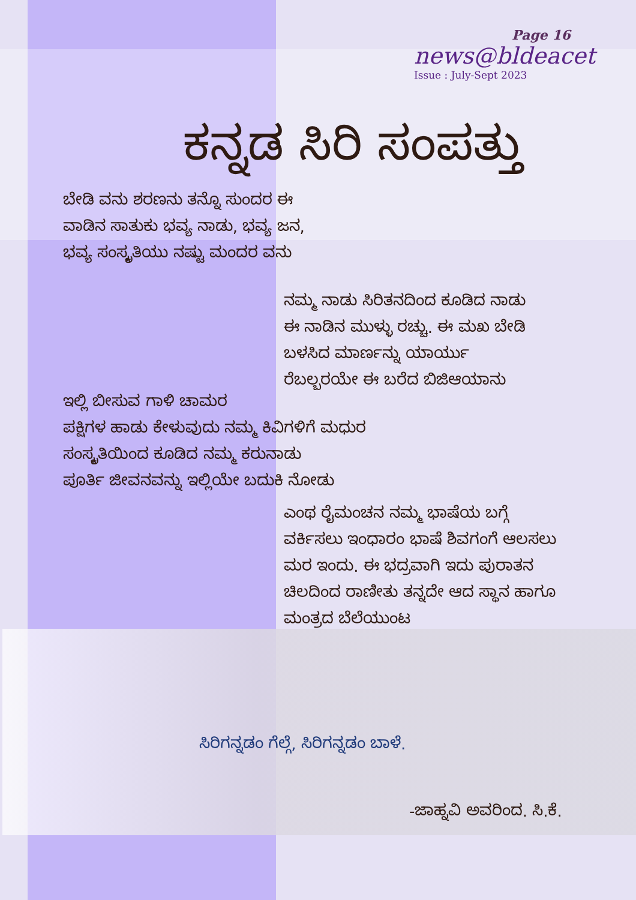Page 16
news@bldeacet
Issue : July-Sept 2023
ಕನ್ನಡ ಸಿರಿ ಸಂಪತ್ತು
ಬೇಡಿ ವನು ಶರಣನು ತನ್ನೊ ಸುಂದರ ಈ
ವಾಡಿನ ಸಾತುಕು ಭವ್ಯ ನಾಡು, ಭವ್ಯ ಜನ,
ಭವ್ಯ ಸಂಸ್ಕೃತಿಯು ನಷ್ಟು ಮಂದರ ವನು
ನಮ್ಮ ನಾಡು ಸಿರಿತನದಿಂದ ಕೂಡಿದ ನಾಡು
ಈ ನಾಡಿನ ಮುಳ್ಳು ರಚ್ಚು. ಈ ಮಖ ಬೇಡಿ
ಬಳಸಿದ ಮಾರ್ಣನ್ನು ಯಾರ್ಯು
ರೆಬಲ್ಬರಯೇ ಈ ಬರೆದ ಬಿಜಿಆಯಾನು
ಇಲ್ಲಿ ಬೀಸುವ ಗಾಳಿ ಚಾಮರ
ಪಕ್ಷಿಗಳ ಹಾಡು ಕೇಳುವುದು ನಮ್ಮ ಕಿವಿಗಳಿಗೆ ಮಧುರ
ಸಂಸ್ಕೃತಿಯಿಂದ ಕೂಡಿದ ನಮ್ಮ ಕರುನಾಡು
ಪೂರ್ತಿ ಜೀವನವನ್ನು ಇಲ್ಲಿಯೇ ಬದುಕಿ ನೋಡು
ಎಂಥ ರೈಮಂಚನ ನಮ್ಮ ಭಾಷೆಯ ಬಗ್ಗೆ
ವರ್ಕಿಸಲು ಇಂಧಾರಂ ಭಾಷೆ ಶಿವಗಂಗೆ ಆಲಸಲು
ಮರ ಇಂದು. ಈ ಭದ್ರವಾಗಿ ಇದು ಪುರಾತನ
ಚಿಲದಿಂದ ರಾಣೀತು ತನ್ನದೇ ಆದ ಸ್ಥಾನ ಹಾಗೂ
ಮಂತ್ರದ ಬೆಲೆಯುಂಟ
ಸಿರಿಗನ್ನಡಂ ಗೆಲ್ಗೆ, ಸಿರಿಗನ್ನಡಂ ಬಾಳೆ.
-ಜಾಹ್ನವಿ ಅವರಿಂದ. ಸಿ.ಕೆ.